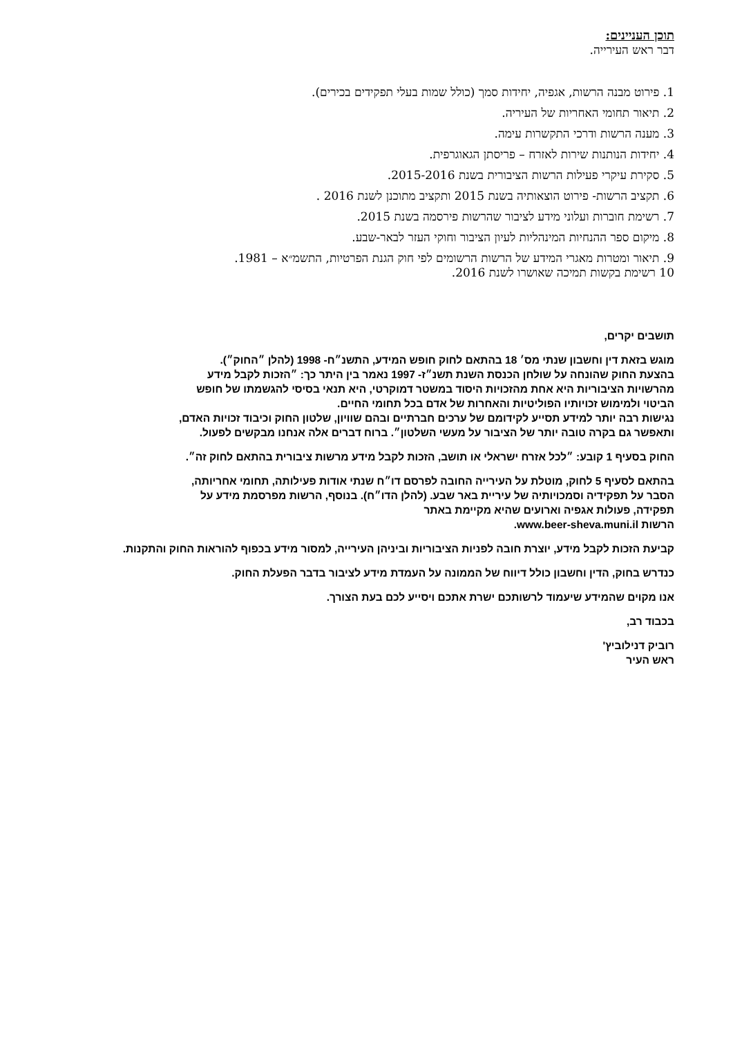תוכן העניינים:
דבר ראש העירייה.
1. פירוט מבנה הרשות, אגפיה, יחידות סמך (כולל שמות בעלי תפקידים בכירים).
2. תיאור תחומי האחריות של העיריה.
3. מענה הרשות ודרכי התקשרות עימה.
4. יחידות הנותנות שירות לאזרח – פריסתן הגאוגרפית.
5. סקירת עיקרי פעילות הרשות הציבורית בשנת 2015-2016.
6. תקציב הרשות- פירוט הוצאותיה בשנת 2015 ותקציב מתוכנן לשנת 2016 .
7. רשימת חוברות ועלוני מידע לציבור שהרשות פירסמה בשנת 2015.
8. מיקום ספר ההנחיות המינהליות לעיון הציבור וחוקי העזר לבאר-שבע.
9. תיאור ומטרות מאגרי המידע של הרשות הרשומים לפי חוק הגנת הפרטיות, התשמ״א – 1981.
10 רשימת בקשות תמיכה שאושרו לשנת 2016.
תושבים יקרים,
מוגש בזאת דין וחשבון שנתי מס׳ 18 בהתאם לחוק חופש המידע, התשנ״ח- 1998 (להלן ״החוק״).
בהצעת החוק שהונחה על שולחן הכנסת השנת תשנ״ז- 1997 נאמר בין היתר כך: ״הזכות לקבל מידע
מהרשויות הציבוריות היא אחת מהזכויות היסוד במשטר דמוקרטי, היא תנאי בסיסי להגשמתו של חופש
הביטוי ולמימוש זכויותיו הפוליטיות והאחרות של אדם בכל תחומי החיים.
נגישות רבה יותר למידע תסייע לקידומם של ערכים חברתיים ובהם שוויון, שלטון החוק וכיבוד זכויות האדם,
ותאפשר גם בקרה טובה יותר של הציבור על מעשי השלטון״. ברוח דברים אלה אנחנו מבקשים לפעול.
החוק בסעיף 1 קובע: ״לכל אזרח ישראלי או תושב, הזכות לקבל מידע מרשות ציבורית בהתאם לחוק זה״.
בהתאם לסעיף 5 לחוק, מוטלת על העירייה החובה לפרסם דו״ח שנתי אודות פעילותה, תחומי אחריותה,
הסבר על תפקידיה וסמכויותיה של עיריית באר שבע. (להלן הדו״ח). בנוסף, הרשות מפרסמת מידע על
תפקידה, פעולות אגפיה וארועים שהיא מקיימת באתר
הרשות www.beer-sheva.muni.il.
קביעת הזכות לקבל מידע, יוצרת חובה לפניות הציבוריות וביניהן העירייה, למסור מידע בכפוף להוראות החוק והתקנות.
כנדרש בחוק, הדין וחשבון כולל דיווח של הממונה על העמדת מידע לציבור בדבר הפעלת החוק.
אנו מקוים שהמידע שיעמוד לרשותכם ישרת אתכם ויסייע לכם בעת הצורך.
בכבוד רב,
רוביק דנילוביץ'
ראש העיר